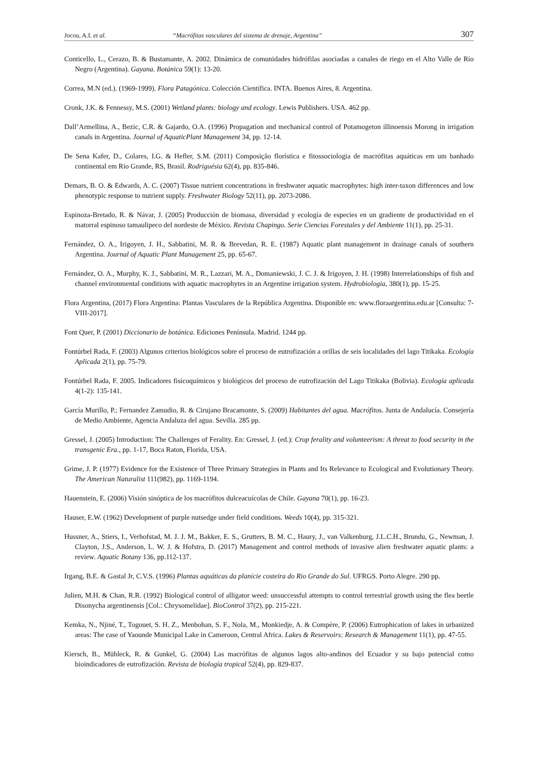Jocou, A.I. et al. “Macrófitas vasculares del sistema de drenaje, Argentina” 307
Conticello, L., Cerazo, B. & Bustamante, A. 2002. Dinámica de comunidades hidrófilas asociadas a canales de riego en el Alto Valle de Río Negro (Argentina). Gayana. Botánica 59(1): 13-20.
Correa, M.N (ed.). (1969-1999). Flora Patagónica. Colección Científica. INTA. Buenos Aires, 8. Argentina.
Cronk, J.K. & Fennessy, M.S. (2001) Wetland plants: biology and ecology. Lewis Publishers. USA. 462 pp.
Dall’Armellina, A., Bezic, C.R. & Gajardo, O.A. (1996) Propagation and mechanical control of Potamogeton illinoensis Morong in irrigation canals in Argentina. Journal of AquaticPlant Management 34, pp. 12-14.
De Sena Kafer, D., Colares, I.G. & Hefler, S.M. (2011) Composição florística e fitossociologia de macrófitas aquáticas em um banhado continental em Rio Grande, RS, Brasil. Rodriguésia 62(4), pp. 835-846.
Demars, B. O. & Edwards, A. C. (2007) Tissue nutrient concentrations in freshwater aquatic macrophytes: high inter-taxon differences and low phenotypic response to nutrient supply. Freshwater Biology 52(11), pp. 2073-2086.
Espinoza-Bretado, R. & Návar, J. (2005) Producción de biomasa, diversidad y ecología de especies en un gradiente de productividad en el matorral espinoso tamaulipeco del nordeste de México. Revista Chapingo. Serie Ciencias Forestales y del Ambiente 11(1), pp. 25-31.
Fernández, O. A., Irigoyen, J. H., Sabbatini, M. R. & Brevedan, R. E. (1987) Aquatic plant management in drainage canals of southern Argentina. Journal of Aquatic Plant Management 25, pp. 65-67.
Fernández, O. A., Murphy, K. J., Sabbatini, M. R., Lazzari, M. A., Domaniewski, J. C. J. & Irigoyen, J. H. (1998) Interrelationships of fish and channel environmental conditions with aquatic macrophytes in an Argentine irrigation system. Hydrobiologia, 380(1), pp. 15-25.
Flora Argentina, (2017) Flora Argentina: Plantas Vasculares de la República Argentina. Disponible en: www.floraargentina.edu.ar [Consulta: 7-VIII-2017].
Font Quer, P. (2001) Diccionario de botánica. Ediciones Península. Madrid. 1244 pp.
Fontúrbel Rada, F. (2003) Algunos criterios biológicos sobre el proceso de eutrofización a orillas de seis localidades del lago Titikaka. Ecología Aplicada 2(1), pp. 75-79.
Fontúrbel Rada, F. 2005. Indicadores fisicoquímicos y biológicos del proceso de eutrofización del Lago Titikaka (Bolivia). Ecología aplicada 4(1-2): 135-141.
García Murillo, P.; Fernandez Zamudio, R. & Cirujano Bracamonte, S. (2009) Habitantes del agua. Macrófitos. Junta de Andalucía. Consejería de Medio Ambiente, Agencia Andaluza del agua. Sevilla. 285 pp.
Gressel, J. (2005) Introduction: The Challenges of Ferality. En: Gressel, J. (ed.): Crop ferality and volunteerism: A threat to food security in the transgenic Era., pp. 1-17, Boca Raton, Florida, USA.
Grime, J. P. (1977) Evidence for the Existence of Three Primary Strategies in Plants and Its Relevance to Ecological and Evolutionary Theory. The American Naturalist 111(982), pp. 1169-1194.
Hauenstein, E. (2006) Visión sinóptica de los macrófitos dulceacuícolas de Chile. Gayana 70(1), pp. 16-23.
Hauser, E.W. (1962) Development of purple nutsedge under field conditions. Weeds 10(4), pp. 315-321.
Hussner, A., Stiers, I., Verhofstad, M. J. J. M., Bakker, E. S., Grutters, B. M. C., Haury, J., van Valkenburg, J.L.C.H., Brundu, G., Newman, J. Clayton, J.S., Anderson, L. W. J. & Hofstra, D. (2017) Management and control methods of invasive alien freshwater aquatic plants: a review. Aquatic Botany 136, pp.112-137.
Irgang, B.E. & Gastal Jr, C.V.S. (1996) Plantas aquáticas da planície costeira do Rio Grande do Sul. UFRGS. Porto Alegre. 290 pp.
Julien, M.H. & Chan, R.R. (1992) Biological control of alligator weed: unsuccessful attempts to control terrestrial growth using the flea beetle Disonycha argentinensis [Col.: Chrysomelidae]. BioControl 37(2), pp. 215-221.
Kemka, N., Njiné, T., Togouet, S. H. Z., Menbohan, S. F., Nola, M., Monkiedje, A. & Compère, P. (2006) Eutrophication of lakes in urbanized areas: The case of Yaounde Municipal Lake in Cameroon, Central Africa. Lakes & Reservoirs: Research & Management 11(1), pp. 47-55.
Kiersch, B., Mühleck, R. & Gunkel, G. (2004) Las macrófitas de algunos lagos alto-andinos del Ecuador y su bajo potencial como bioindicadores de eutrofización. Revista de biología tropical 52(4), pp. 829-837.